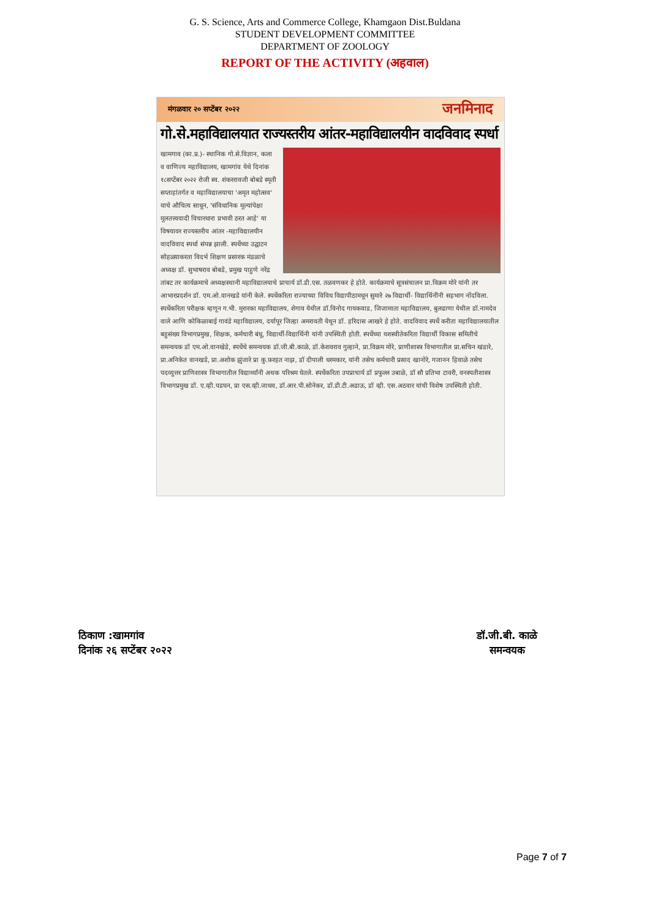G. S. Science, Arts and Commerce College, Khamgaon Dist.Buldana
STUDENT DEVELOPMENT COMMITTEE
DEPARTMENT OF ZOOLOGY
REPORT OF THE ACTIVITY (अहवाल)
मंगळवार २० सप्टेंबर २०२२ जनमिनाद
गो.से.महाविद्यालयात राज्यस्तरीय आंतर-महाविद्यालयीन वादविवाद स्पर्धा
खामगाव (का.प्र.)- स्थानिक गो.से.विज्ञान, कला व वाणिज्य महाविद्यालय, खामगांव येथे दिनांक १८सप्टेंबर २०२२ रोजी स्व. शंकररावजी बोबडे स्मृती सप्ताहांतर्गत व महाविद्यालयाचा 'अमृत महोत्सव' याचे औचित्य साधून, 'संविधानिक मूल्यांपेक्षा मूलतत्त्ववादी विचारधारा प्रभावी ठरत आहे' या विषयावर राज्यस्तरीय आंतर -महाविद्यालयीन वादविवाद स्पर्धा संपन्न झाली. स्पर्धेच्या उद्घाटन सोहळ्याकरता विदर्भ शिक्षण प्रसारक मंडळाचे अध्यक्ष डॉ. सुभाषराव बोबडे, प्रमुख पाहुणे नरेंद्र तांबट तर कार्यक्रमाचे अध्यक्षस्थानी महाविद्यालयाचे प्राचार्य डॉ.डी.एस. तळवणकर हे होते. कार्यक्रमाचे सूत्रसंचालन प्रा.विक्रम मोरे यांनी तर आभारप्रदर्शन डॉ. एम.ओ.वानखडे यांनी केले. स्पर्धेकरिता राज्याच्या विविध विद्यापीठामधून सुमारे २७ विद्यार्थी- विद्यार्थिनींनी सहभाग नोंदविला. स्पर्धेकरिता परीक्षक म्हणून ग.भी. मुरारका महाविद्यालय, शेगाव येथील डॉ.विनोद गायकवाड, जिजामाता महाविद्यालय, बुलढाणा येथील डॉ.नामदेव वाले आणि कोकिळाबाई गावंडे महाविद्यालय, दर्यापूर जिल्हा अमरावती येथून डॉ. हरिदास आखरे हे होते. वादविवाद स्पर्धे करीता महाविद्यालयातील बहुसंख्य विभागप्रमुख, शिक्षक, कर्मचारी बंधू, विद्यार्थी-विद्यार्थिनी यांनी उपस्थिती होती. स्पर्धेच्या यशस्वीतेकरिता विद्यार्थी विकास समितीचे समन्वयक डॉ एम.ओ.वानखेडे, स्पर्धेचे समन्वयक डॉ.जी.बी.काळे, डॉ.केशवराव गुल्हाने, प्रा.विक्रम मोरे, प्राणीशास्त्र विभागातील प्रा.सचिन खंडारे, प्रा.अनिकेत वानखडे, प्रा.अशोक झुंजारे प्रा कु.फ़रहत नाझ, डॉ दीपाली धरमकार, यांनी तसेच कर्मचारी प्रसाद खानोरे, गजानन हिवाळे तसेच पदव्युत्तर प्राणिशास्त्र विभागातील विद्यार्थ्यांनी अथक परिश्रम घेतले. स्पर्धेकरिता उपप्राचार्य डॉ प्रफुल्ल उबाळे, डॉ सौ प्रतिभा टावरी, वनस्पतीशास्त्र विभागप्रमुख डॉ. ए.व्ही.पडघन, प्रा एस.व्ही.जाधव, डॉ.आर.पी.सोनेकर, डॉ.डी.टी.अढाऊ, डॉ व्ही. एस.अठवार यांची विशेष उपस्थिती होती.
ठिकाण :खामगांव
दिनांक २६ सप्टेंबर २०२२
डॉ.जी.बी. काळे
समन्वयक
Page 7 of 7